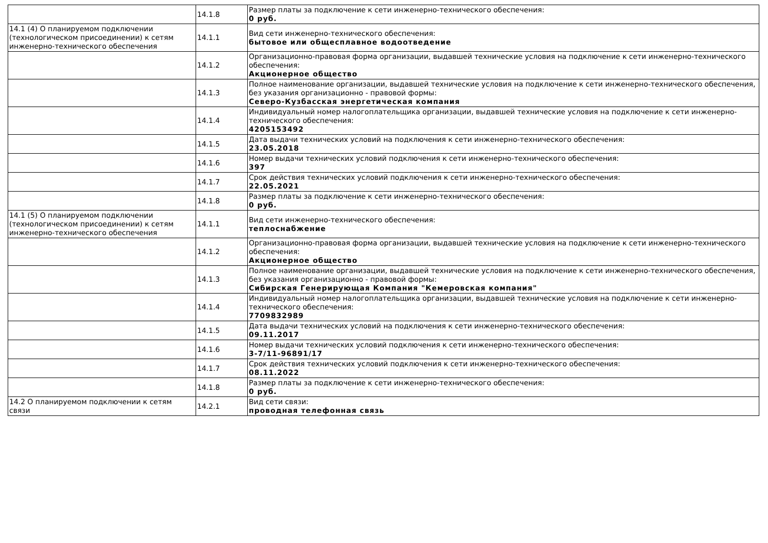| | 14.1.8 | Размер платы за подключение к сети инженерно-технического обеспечения: 0 руб. |
| 14.1 (4) О планируемом подключении (технологическом присоединении) к сетям инженерно-технического обеспечения | 14.1.1 | Вид сети инженерно-технического обеспечения: бытовое или общесплавное водоотведение |
| | 14.1.2 | Организационно-правовая форма организации, выдавшей технические условия на подключение к сети инженерно-технического обеспечения: Акционерное общество |
| | 14.1.3 | Полное наименование организации, выдавшей технические условия на подключение к сети инженерно-технического обеспечения, без указания организационно - правовой формы: Северо-Кузбасская энергетическая компания |
| | 14.1.4 | Индивидуальный номер налогоплательщика организации, выдавшей технические условия на подключение к сети инженерно-технического обеспечения: 4205153492 |
| | 14.1.5 | Дата выдачи технических условий на подключения к сети инженерно-технического обеспечения: 23.05.2018 |
| | 14.1.6 | Номер выдачи технических условий подключения к сети инженерно-технического обеспечения: 397 |
| | 14.1.7 | Срок действия технических условий подключения к сети инженерно-технического обеспечения: 22.05.2021 |
| | 14.1.8 | Размер платы за подключение к сети инженерно-технического обеспечения: 0 руб. |
| 14.1 (5) О планируемом подключении (технологическом присоединении) к сетям инженерно-технического обеспечения | 14.1.1 | Вид сети инженерно-технического обеспечения: теплоснабжение |
| | 14.1.2 | Организационно-правовая форма организации, выдавшей технические условия на подключение к сети инженерно-технического обеспечения: Акционерное общество |
| | 14.1.3 | Полное наименование организации, выдавшей технические условия на подключение к сети инженерно-технического обеспечения, без указания организационно - правовой формы: Сибирская Генерирующая Компания "Кемеровская компания" |
| | 14.1.4 | Индивидуальный номер налогоплательщика организации, выдавшей технические условия на подключение к сети инженерно-технического обеспечения: 7709832989 |
| | 14.1.5 | Дата выдачи технических условий на подключения к сети инженерно-технического обеспечения: 09.11.2017 |
| | 14.1.6 | Номер выдачи технических условий подключения к сети инженерно-технического обеспечения: 3-7/11-96891/17 |
| | 14.1.7 | Срок действия технических условий подключения к сети инженерно-технического обеспечения: 08.11.2022 |
| | 14.1.8 | Размер платы за подключение к сети инженерно-технического обеспечения: 0 руб. |
| 14.2 О планируемом подключении к сетям связи | 14.2.1 | Вид сети связи: проводная телефонная связь |